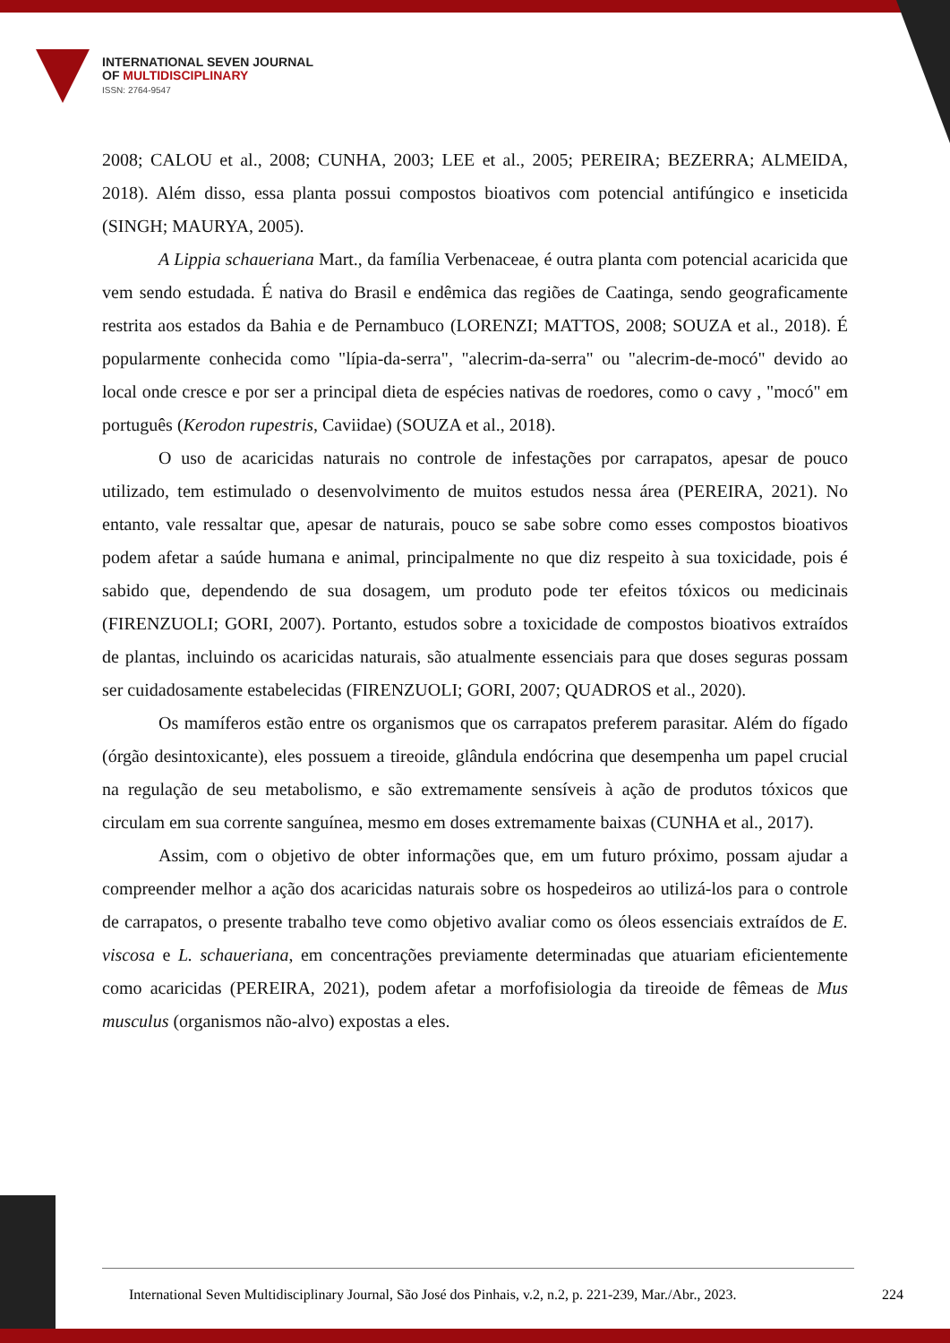INTERNATIONAL SEVEN JOURNAL
OF MULTIDISCIPLINARY
ISSN: 2764-9547
2008; CALOU et al., 2008; CUNHA, 2003; LEE et al., 2005; PEREIRA; BEZERRA; ALMEIDA, 2018). Além disso, essa planta possui compostos bioativos com potencial antifúngico e inseticida (SINGH; MAURYA, 2005).
A Lippia schaueriana Mart., da família Verbenaceae, é outra planta com potencial acaricida que vem sendo estudada. É nativa do Brasil e endêmica das regiões de Caatinga, sendo geograficamente restrita aos estados da Bahia e de Pernambuco (LORENZI; MATTOS, 2008; SOUZA et al., 2018). É popularmente conhecida como "lípia-da-serra", "alecrim-da-serra" ou "alecrim-de-mocó" devido ao local onde cresce e por ser a principal dieta de espécies nativas de roedores, como o cavy , "mocó" em português (Kerodon rupestris, Caviidae) (SOUZA et al., 2018).
O uso de acaricidas naturais no controle de infestações por carrapatos, apesar de pouco utilizado, tem estimulado o desenvolvimento de muitos estudos nessa área (PEREIRA, 2021). No entanto, vale ressaltar que, apesar de naturais, pouco se sabe sobre como esses compostos bioativos podem afetar a saúde humana e animal, principalmente no que diz respeito à sua toxicidade, pois é sabido que, dependendo de sua dosagem, um produto pode ter efeitos tóxicos ou medicinais (FIRENZUOLI; GORI, 2007). Portanto, estudos sobre a toxicidade de compostos bioativos extraídos de plantas, incluindo os acaricidas naturais, são atualmente essenciais para que doses seguras possam ser cuidadosamente estabelecidas (FIRENZUOLI; GORI, 2007; QUADROS et al., 2020).
Os mamíferos estão entre os organismos que os carrapatos preferem parasitar. Além do fígado (órgão desintoxicante), eles possuem a tireoide, glândula endócrina que desempenha um papel crucial na regulação de seu metabolismo, e são extremamente sensíveis à ação de produtos tóxicos que circulam em sua corrente sanguínea, mesmo em doses extremamente baixas (CUNHA et al., 2017).
Assim, com o objetivo de obter informações que, em um futuro próximo, possam ajudar a compreender melhor a ação dos acaricidas naturais sobre os hospedeiros ao utilizá-los para o controle de carrapatos, o presente trabalho teve como objetivo avaliar como os óleos essenciais extraídos de E. viscosa e L. schaueriana, em concentrações previamente determinadas que atuariam eficientemente como acaricidas (PEREIRA, 2021), podem afetar a morfofisiologia da tireoide de fêmeas de Mus musculus (organismos não-alvo) expostas a eles.
International Seven Multidisciplinary Journal, São José dos Pinhais, v.2, n.2, p. 221-239, Mar./Abr., 2023. 224